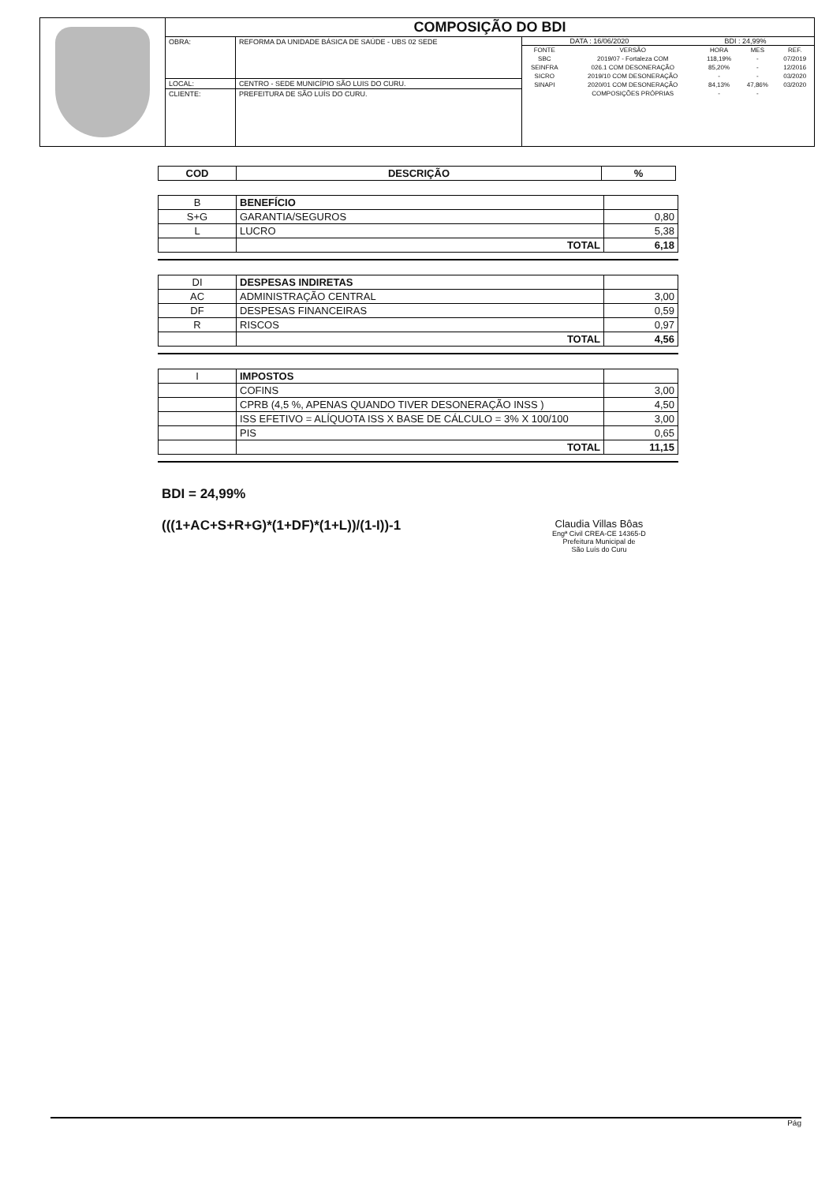| | COMPOSIÇÃO DO BDI | | |
| | OBRA: | REFORMA DA UNIDADE BÁSICA DE SAÚDE - UBS 02 SEDE | DATA : 16/06/2020 BDI : 24,99% / FONTE / VERSÃO / HORA / MES / REF. / / SBC / 2019/07 - Fortaleza COM / 118,19% / - / 07/2019 / / SEINFRA / 026.1 COM DESONERAÇÃO / 85,20% / - / 12/2016 / / SICRO / 2019/10 COM DESONERAÇÃO / - / - / 03/2020 / / SINAPI / 2020/01 COM DESONERAÇÃO / 84,13% / 47,86% / 03/2020 / / / COMPOSIÇÕES PRÓPRIAS / - / - / / |
| | LOCAL: | CENTRO - SEDE MUNICÍPIO SÃO LUIS DO CURU. | |
| | CLIENTE: | PREFEITURA DE SÃO LUÍS DO CURU. | |
| COD | DESCRIÇÃO | % |
| --- | --- | --- |
| B | BENEFÍCIO | |
| S+G | GARANTIA/SEGUROS | 0,80 |
| L | LUCRO | 5,38 |
| | TOTAL | 6,18 |
| DI | DESPESAS INDIRETAS | |
| AC | ADMINISTRAÇÃO CENTRAL | 3,00 |
| DF | DESPESAS FINANCEIRAS | 0,59 |
| R | RISCOS | 0,97 |
| | TOTAL | 4,56 |
| I | IMPOSTOS | |
| | COFINS | 3,00 |
| | CPRB (4,5 %, APENAS QUANDO TIVER DESONERAÇÃO INSS ) | 4,50 |
| | ISS EFETIVO = ALÍQUOTA ISS X BASE DE CÁLCULO = 3% X 100/100 | 3,00 |
| | PIS | 0,65 |
| | TOTAL | 11,15 |
BDI = 24,99%
(((1+AC+S+R+G)*(1+DF)*(1+L))/(1-I))-1
Claudia Villas Bôas
Engª Civil CREA-CE 14365-D
Prefeitura Municipal de
São Luís do Curu
Pág